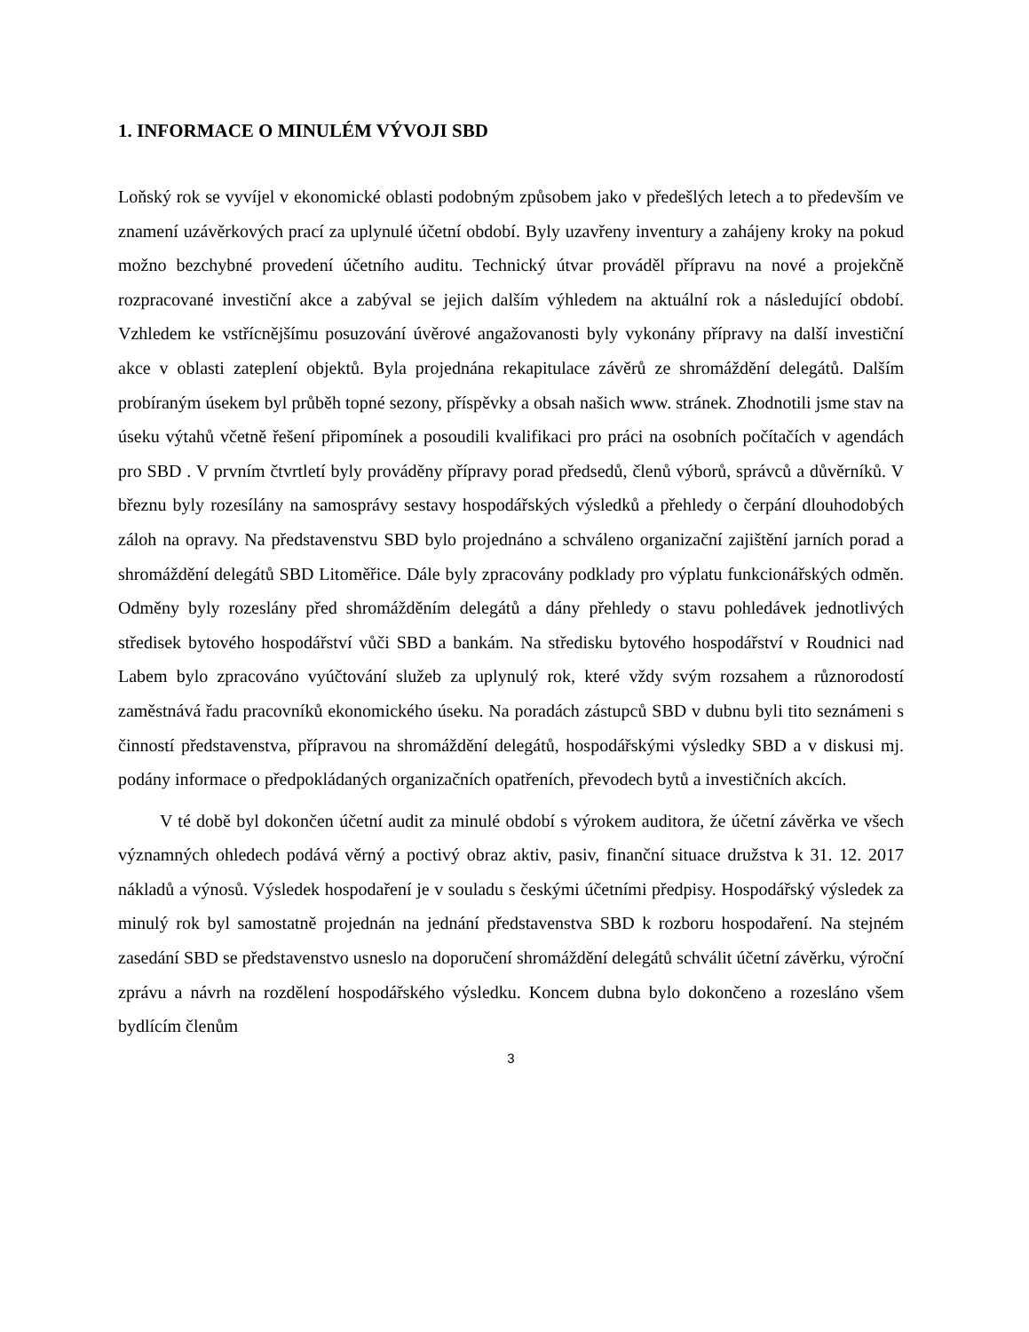1. INFORMACE O MINULÉM VÝVOJI SBD
Loňský rok se vyvíjel v ekonomické oblasti podobným způsobem jako v předešlých letech a to především ve znamení uzávěrkových prací za uplynulé účetní období. Byly uzavřeny inventury a zahájeny kroky na pokud možno bezchybné provedení účetního auditu. Technický útvar prováděl přípravu na nové a projekčně rozpracované investiční akce a zabýval se jejich dalším výhledem na aktuální rok a následující období. Vzhledem ke vstřícnějšímu posuzování úvěrové angažovanosti byly vykonány přípravy na další investiční akce v oblasti zateplení objektů. Byla projednána rekapitulace závěrů ze shromáždění delegátů. Dalším probíraným úsekem byl průběh topné sezony, příspěvky a obsah našich www. stránek. Zhodnotili jsme stav na úseku výtahů včetně řešení připomínek a posoudili kvalifikaci pro práci na osobních počítačích v agendách pro SBD . V prvním čtvrtletí byly prováděny přípravy porad předsedů, členů výborů, správců a důvěrníků. V březnu byly rozesílány na samosprávy sestavy hospodářských výsledků a přehledy o čerpání dlouhodobých záloh na opravy. Na představenstvu SBD bylo projednáno a schváleno organizační zajištění jarních porad a shromáždění delegátů SBD Litoměřice. Dále byly zpracovány podklady pro výplatu funkcionářských odměn. Odměny byly rozeslány před shromážděním delegátů a dány přehledy o stavu pohledávek jednotlivých středisek bytového hospodářství vůči SBD a bankám. Na středisku bytového hospodářství v Roudnici nad Labem bylo zpracováno vyúčtování služeb za uplynulý rok, které vždy svým rozsahem a různorodostí zaměstnává řadu pracovníků ekonomického úseku. Na poradách zástupců SBD v dubnu byli tito seznámeni s činností představenstva, přípravou na shromáždění delegátů, hospodářskými výsledky SBD a v diskusi mj. podány informace o předpokládaných organizačních opatřeních, převodech bytů a investičních akcích.
V té době byl dokončen účetní audit za minulé období s výrokem auditora, že účetní závěrka ve všech významných ohledech podává věrný a poctivý obraz aktiv, pasiv, finanční situace družstva k 31. 12. 2017 nákladů a výnosů. Výsledek hospodaření je v souladu s českými účetními předpisy. Hospodářský výsledek za minulý rok byl samostatně projednán na jednání představenstva SBD k rozboru hospodaření. Na stejném zasedání SBD se představenstvo usneslo na doporučení shromáždění delegátů schválit účetní závěrku, výroční zprávu a návrh na rozdělení hospodářského výsledku. Koncem dubna bylo dokončeno a rozesláno všem bydlícím členům
3